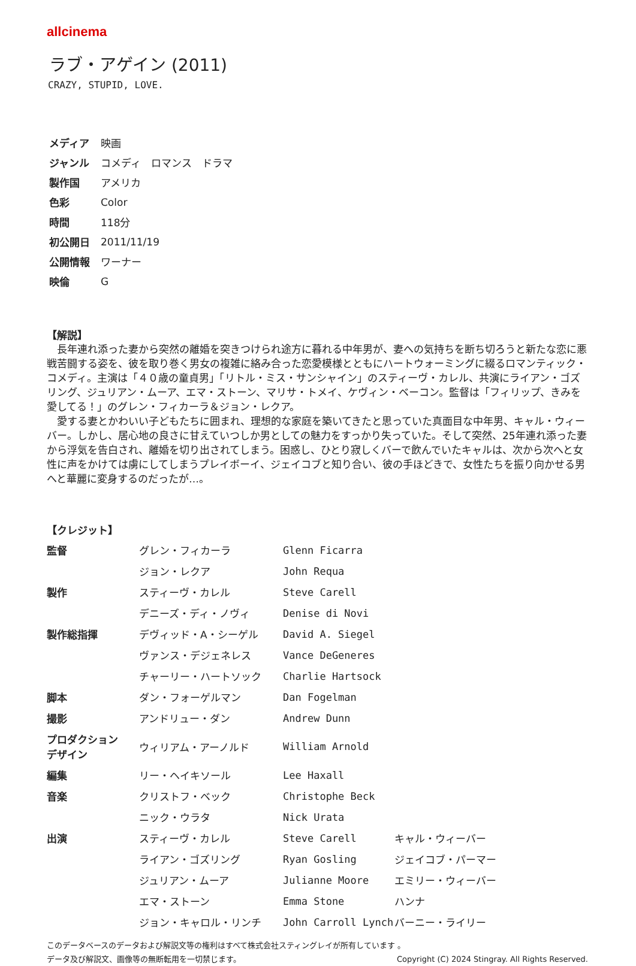allcinema
ラブ・アゲイン (2011)
CRAZY, STUPID, LOVE.
| メディア | 映画 |
| ジャンル | コメディ ロマンス ドラマ |
| 製作国 | アメリカ |
| 色彩 | Color |
| 時間 | 118分 |
| 初公開日 | 2011/11/19 |
| 公開情報 | ワーナー |
| 映倫 | G |
【解説】
長年連れ添った妻から突然の離婚を突きつけられ途方に暮れる中年男が、妻への気持ちを断ち切ろうと新たな恋に悪戦苦闘する姿を、彼を取り巻く男女の複雑に絡み合った恋愛模様とともにハートウォーミングに綴るロマンティック・コメディ。主演は「４０歳の童貞男」「リトル・ミス・サンシャイン」のスティーヴ・カレル、共演にライアン・ゴズリング、ジュリアン・ムーア、エマ・ストーン、マリサ・トメイ、ケヴィン・ベーコン。監督は「フィリップ、きみを愛してる！」のグレン・フィカーラ＆ジョン・レクア。
愛する妻とかわいい子どもたちに囲まれ、理想的な家庭を築いてきたと思っていた真面目な中年男、キャル・ウィーバー。しかし、居心地の良さに甘えていつしか男としての魅力をすっかり失っていた。そして突然、25年連れ添った妻から浮気を告白され、離婚を切り出されてしまう。困惑し、ひとり寂しくバーで飲んでいたキャルは、次から次へと女性に声をかけては虜にしてしまうプレイボーイ、ジェイコブと知り合い、彼の手ほどきで、女性たちを振り向かせる男へと華麗に変身するのだったが…。
【クレジット】
| 監督 | グレン・フィカーラ | Glenn Ficarra | |
| | ジョン・レクア | John Requa | |
| 製作 | スティーヴ・カレル | Steve Carell | |
| | デニーズ・ディ・ノヴィ | Denise di Novi | |
| 製作総指揮 | デヴィッド・A・シーゲル | David A. Siegel | |
| | ヴァンス・デジェネレス | Vance DeGeneres | |
| | チャーリー・ハートソック | Charlie Hartsock | |
| 脚本 | ダン・フォーゲルマン | Dan Fogelman | |
| 撮影 | アンドリュー・ダン | Andrew Dunn | |
| プロダクション デザイン | ウィリアム・アーノルド | William Arnold | |
| 編集 | リー・ヘイキソール | Lee Haxall | |
| 音楽 | クリストフ・ベック | Christophe Beck | |
| | ニック・ウラタ | Nick Urata | |
| 出演 | スティーヴ・カレル | Steve Carell | キャル・ウィーバー |
| | ライアン・ゴズリング | Ryan Gosling | ジェイコブ・パーマー |
| | ジュリアン・ムーア | Julianne Moore | エミリー・ウィーバー |
| | エマ・ストーン | Emma Stone | ハンナ |
| | ジョン・キャロル・リンチ | John Carroll Lynch | バーニー・ライリー |
このデータベースのデータおよび解説文等の権利はすべて株式会社スティングレイが所有しています 。
データ及び解説文、画像等の無断転用を一切禁じます。 Copyright (C) 2024 Stingray. All Rights Reserved.